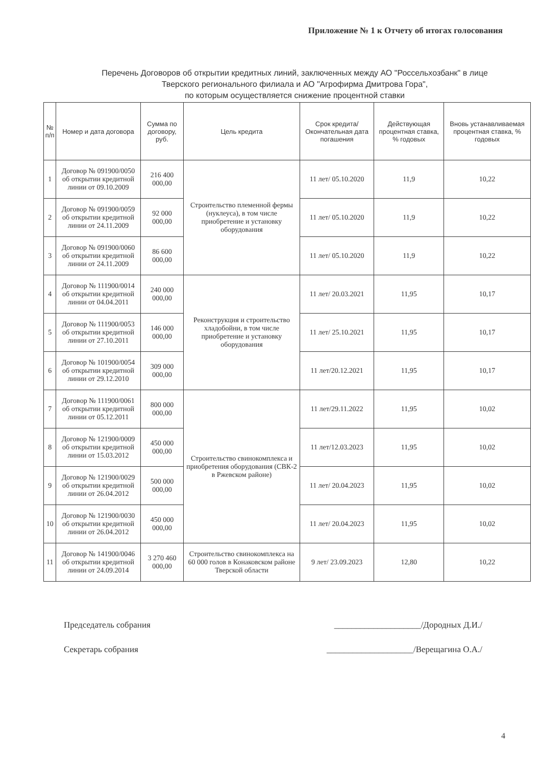Приложение № 1 к Отчету об итогах голосования
Перечень Договоров об открытии кредитных линий, заключенных между АО "Россельхозбанк" в лице
Тверского регионального филиала и АО "Агрофирма Дмитрова Гора",
по которым осуществляется снижение процентной ставки
| № п/п | Номер и дата договора | Сумма по договору, руб. | Цель кредита | Срок кредита/ Окончательная дата погашения | Действующая процентная ставка, % годовых | Вновь устанавливаемая процентная ставка, % годовых |
| --- | --- | --- | --- | --- | --- | --- |
| 1 | Договор № 091900/0050 об открытии кредитной линии от 09.10.2009 | 216 400 000,00 | Строительство племенной фермы (нуклеуса), в том числе приобретение и установку оборудования | 11 лет/ 05.10.2020 | 11,9 | 10,22 |
| 2 | Договор № 091900/0059 об открытии кредитной линии от 24.11.2009 | 92 000 000,00 | | 11 лет/ 05.10.2020 | 11,9 | 10,22 |
| 3 | Договор № 091900/0060 об открытии кредитной линии от 24.11.2009 | 86 600 000,00 | | 11 лет/ 05.10.2020 | 11,9 | 10,22 |
| 4 | Договор № 111900/0014 об открытии кредитной линии от 04.04.2011 | 240 000 000,00 | Реконструкция и строительство хладобойни, в том числе приобретение и установку оборудования | 11 лет/ 20.03.2021 | 11,95 | 10,17 |
| 5 | Договор № 111900/0053 об открытии кредитной линии от 27.10.2011 | 146 000 000,00 | | 11 лет/ 25.10.2021 | 11,95 | 10,17 |
| 6 | Договор № 101900/0054 об открытии кредитной линии от 29.12.2010 | 309 000 000,00 | | 11 лет/20.12.2021 | 11,95 | 10,17 |
| 7 | Договор № 111900/0061 об открытии кредитной линии от 05.12.2011 | 800 000 000,00 | Строительство свинокомплекса и приобретения оборудования (СВК-2 в Ржевском районе) | 11 лет/29.11.2022 | 11,95 | 10,02 |
| 8 | Договор № 121900/0009 об открытии кредитной линии от 15.03.2012 | 450 000 000,00 | | 11 лет/12.03.2023 | 11,95 | 10,02 |
| 9 | Договор № 121900/0029 об открытии кредитной линии от 26.04.2012 | 500 000 000,00 | | 11 лет/ 20.04.2023 | 11,95 | 10,02 |
| 10 | Договор № 121900/0030 об открытии кредитной линии от 26.04.2012 | 450 000 000,00 | | 11 лет/ 20.04.2023 | 11,95 | 10,02 |
| 11 | Договор № 141900/0046 об открытии кредитной линии от 24.09.2014 | 3 270 460 000,00 | Строительство свинокомплекса на 60 000 голов в Конаковском районе Тверской области | 9 лет/ 23.09.2023 | 12,80 | 10,22 |
Председатель собрания ____________________/Дородных Д.И./
Секретарь собрания ____________________/Верещагина О.А./
4